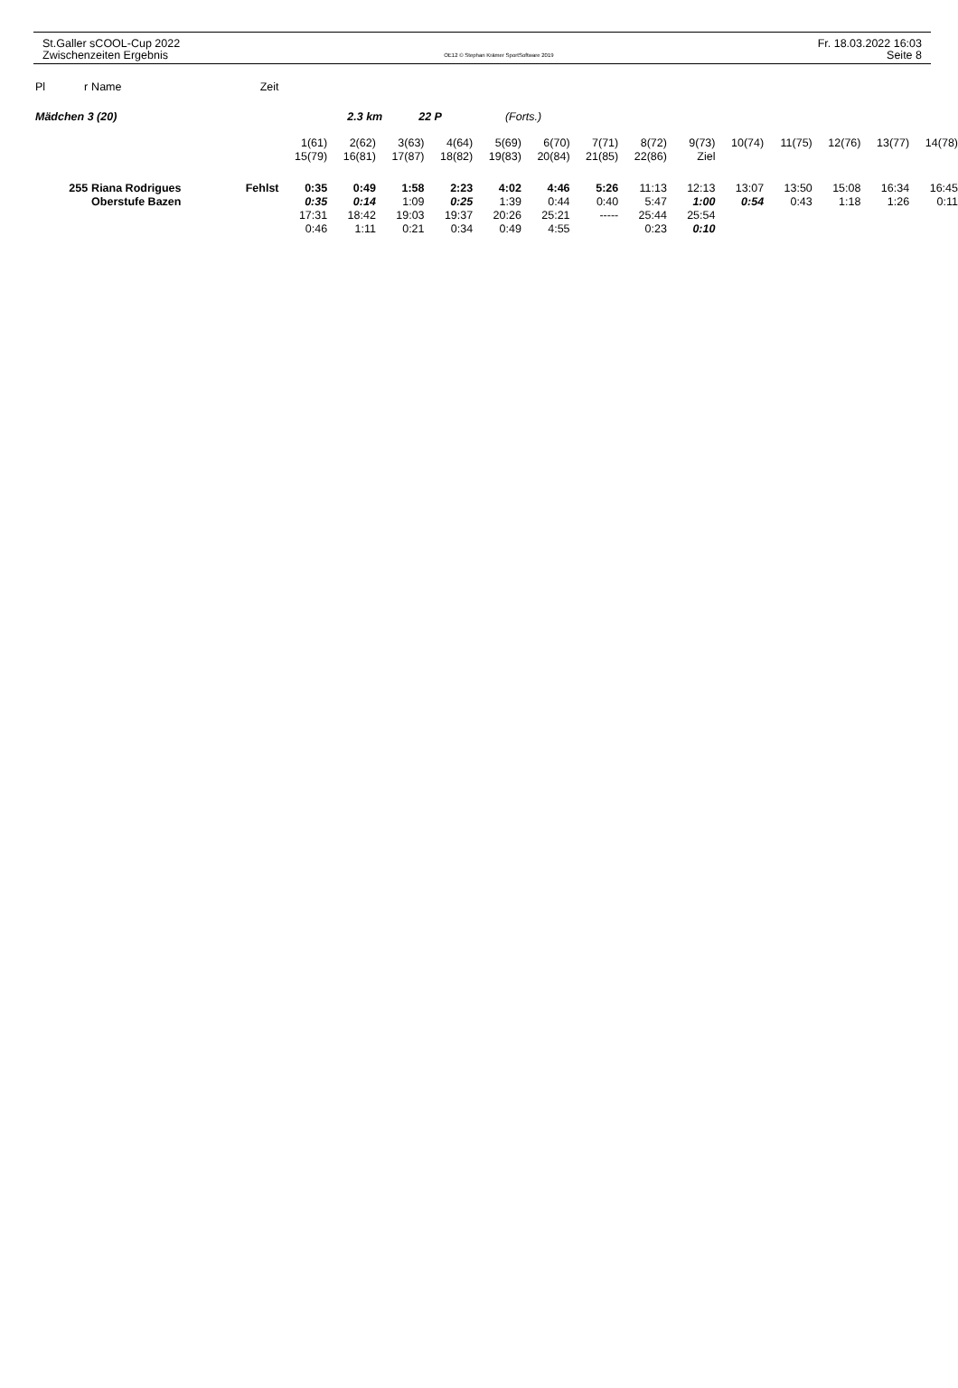St.Galler sCOOL-Cup 2022
Zwischenzeiten Ergebnis
OE12 © Stephan Krämer SportSoftware 2019
Fr. 18.03.2022 16:03
Seite 8
| Pl | r | Name | Zeit | | | | | | | | | | | | | | |
| --- | --- | --- | --- | --- | --- | --- | --- | --- | --- | --- | --- | --- | --- | --- | --- | --- | --- |
| Mädchen 3 (20) 2.3 km 22 P (Forts.) | | | | | | | | | | | | | | | | | |
| | | | | 1(61) | 2(62) | 3(63) | 4(64) | 5(69) | 6(70) | 7(71) | 8(72) | 9(73) | 10(74) | 11(75) | 12(76) | 13(77) | 14(78) |
| | | | | 15(79) | 16(81) | 17(87) | 18(82) | 19(83) | 20(84) | 21(85) | 22(86) | Ziel | | | | | |
| 255 | | Riana Rodrigues | Fehlst | 0:35 | 0:49 | 1:58 | 2:23 | 4:02 | 4:46 | 5:26 | 11:13 | 12:13 | 13:07 | 13:50 | 15:08 | 16:34 | 16:45 |
| | | Oberstufe Bazen | | 0:35 | 0:14 | 1:09 | 0:25 | 1:39 | 0:44 | 0:40 | 5:47 | 1:00 | 0:54 | 0:43 | 1:18 | 1:26 | 0:11 |
| | | | | 17:31 | 18:42 | 19:03 | 19:37 | 20:26 | 25:21 | ----- | 25:44 | 25:54 | | | | | |
| | | | | 0:46 | 1:11 | 0:21 | 0:34 | 0:49 | 4:55 | | 0:23 | 0:10 | | | | | |